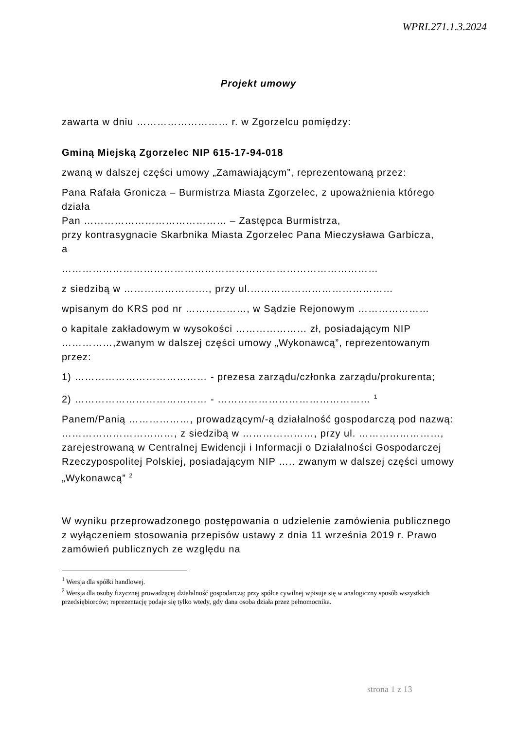WPRI.271.1.3.2024
Projekt umowy
zawarta w dniu ……………………… r. w Zgorzelcu pomiędzy:
Gminą Miejską Zgorzelec NIP 615-17-94-018
zwaną w dalszej części umowy „Zamawiającym”, reprezentowaną przez:
Pana Rafała Gronicza – Burmistrza Miasta Zgorzelec, z upoważnienia którego działa
Pan …………………………………… – Zastępca Burmistrza,
przy kontrasygnacie Skarbnika Miasta Zgorzelec Pana Mieczysława Garbicza,
a
…………………………………………………………………………………
z siedzibą w ……………………., przy ul.……………………………………
wpisanym do KRS pod nr ………………, w Sądzie Rejonowym …………………
o kapitale zakładowym w wysokości ………………… zł, posiadającym NIP ……………,zwanym w dalszej części umowy „Wykonawcą”, reprezentowanym przez:
1) ………………………………… - prezesa zarządu/członka zarządu/prokurenta;
2) ………………………………… - ……………………………………… <sup>1</sup>
Panem/Panią ………………, prowadzącym/-ą działalność gospodarczą pod nazwą: ……………………………, z siedzibą w …………………, przy ul. ……………………, zarejestrowaną w Centralnej Ewidencji i Informacji o Działalności Gospodarczej Rzeczypospolitej Polskiej, posiadającym NIP ….. zwanym w dalszej części umowy „Wykonawcą” <sup>2</sup>
W wyniku przeprowadzonego postępowania o udzielenie zamówienia publicznego z wyłączeniem stosowania przepisów ustawy z dnia 11 września 2019 r. Prawo zamówień publicznych ze względu na
<sup>1</sup> Wersja dla spółki handlowej.
<sup>2</sup> Wersja dla osoby fizycznej prowadzącej działalność gospodarczą; przy spółce cywilnej wpisuje się w analogiczny sposób wszystkich przedsiębiorców; reprezentację podaje się tylko wtedy, gdy dana osoba działa przez pełnomocnika.
strona 1 z 13